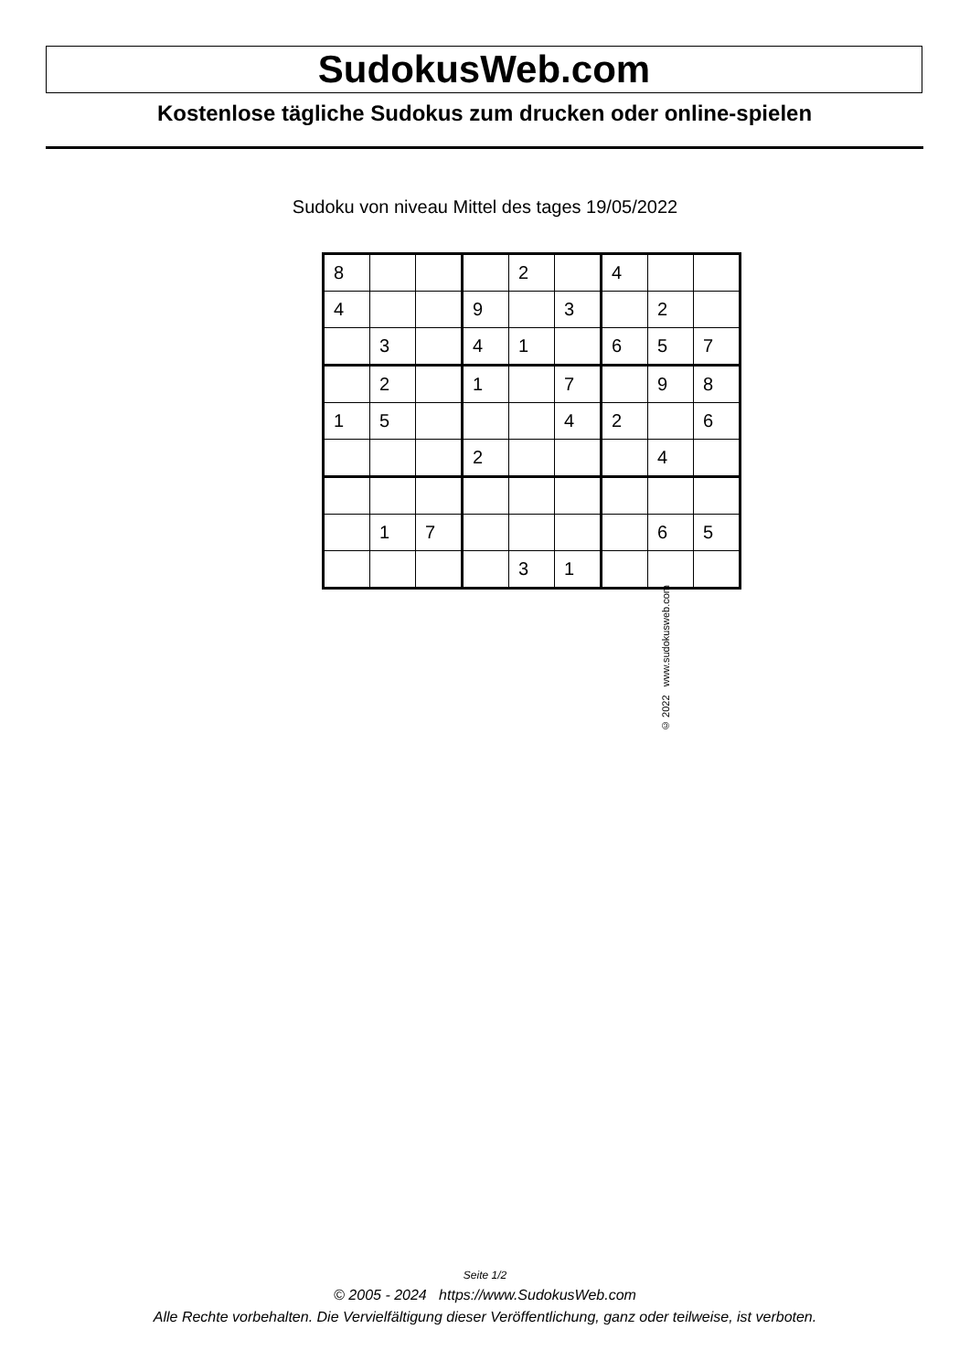SudokusWeb.com
Kostenlose tägliche Sudokus zum drucken oder online-spielen
Sudoku von niveau Mittel des tages 19/05/2022
| 8 | | | | 2 | | 4 | | |
| 4 | | | 9 | | 3 | | 2 | |
| | 3 | | 4 | 1 | | 6 | 5 | 7 |
| | 2 | | 1 | | 7 | | 9 | 8 |
| 1 | 5 | | | | 4 | 2 | | 6 |
| | | | 2 | | | | 4 | |
| | 1 | 7 | | | | | 6 | 5 |
| | | | | 3 | 1 | | | |
© 2022 www.sudokusweb.com
Seite 1/2
© 2005 - 2024 https://www.SudokusWeb.com
Alle Rechte vorbehalten. Die Vervielfältigung dieser Veröffentlichung, ganz oder teilweise, ist verboten.